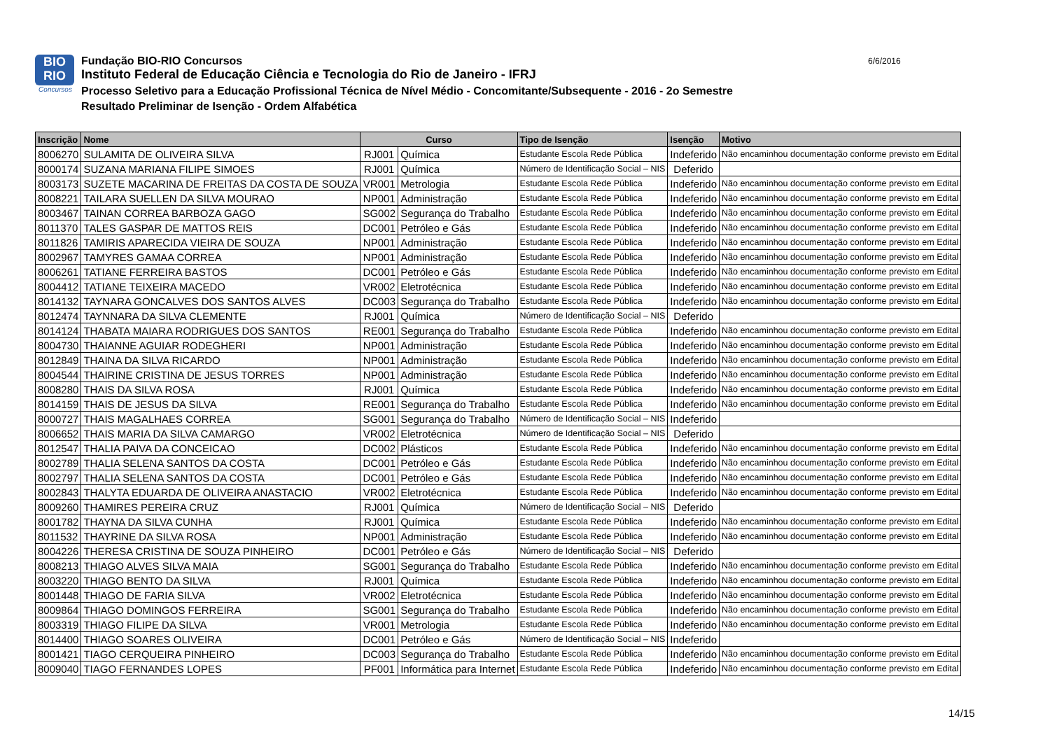BIO
RIO
Concursos
Fundação BIO-RIO Concursos
Instituto Federal de Educação Ciência e Tecnologia do Rio de Janeiro - IFRJ
Processo Seletivo para a Educação Profissional Técnica de Nível Médio - Concomitante/Subsequente - 2016 - 2o Semestre
Resultado Preliminar de Isenção - Ordem Alfabética
6/6/2016
| Inscrição | Nome | Curso | | Tipo de Isenção | Isenção | Motivo |
| --- | --- | --- | --- | --- | --- | --- |
| 8006270 | SULAMITA DE OLIVEIRA SILVA | RJ001 | Química | Estudante Escola Rede Pública | Indeferido | Não encaminhou documentação conforme previsto em Edital |
| 8000174 | SUZANA MARIANA FILIPE SIMOES | RJ001 | Química | Número de Identificação Social – NIS | Deferido | |
| 8003173 | SUZETE MACARINA DE FREITAS DA COSTA DE SOUZA | VR001 | Metrologia | Estudante Escola Rede Pública | Indeferido | Não encaminhou documentação conforme previsto em Edital |
| 8008221 | TAILARA SUELLEN DA SILVA MOURAO | NP001 | Administração | Estudante Escola Rede Pública | Indeferido | Não encaminhou documentação conforme previsto em Edital |
| 8003467 | TAINAN CORREA BARBOZA GAGO | SG002 | Segurança do Trabalho | Estudante Escola Rede Pública | Indeferido | Não encaminhou documentação conforme previsto em Edital |
| 8011370 | TALES GASPAR DE MATTOS REIS | DC001 | Petróleo e Gás | Estudante Escola Rede Pública | Indeferido | Não encaminhou documentação conforme previsto em Edital |
| 8011826 | TAMIRIS APARECIDA VIEIRA DE SOUZA | NP001 | Administração | Estudante Escola Rede Pública | Indeferido | Não encaminhou documentação conforme previsto em Edital |
| 8002967 | TAMYRES GAMAA CORREA | NP001 | Administração | Estudante Escola Rede Pública | Indeferido | Não encaminhou documentação conforme previsto em Edital |
| 8006261 | TATIANE FERREIRA BASTOS | DC001 | Petróleo e Gás | Estudante Escola Rede Pública | Indeferido | Não encaminhou documentação conforme previsto em Edital |
| 8004412 | TATIANE TEIXEIRA MACEDO | VR002 | Eletrotécnica | Estudante Escola Rede Pública | Indeferido | Não encaminhou documentação conforme previsto em Edital |
| 8014132 | TAYNARA GONCALVES DOS SANTOS ALVES | DC003 | Segurança do Trabalho | Estudante Escola Rede Pública | Indeferido | Não encaminhou documentação conforme previsto em Edital |
| 8012474 | TAYNNARA DA SILVA CLEMENTE | RJ001 | Química | Número de Identificação Social – NIS | Deferido | |
| 8014124 | THABATA MAIARA RODRIGUES DOS SANTOS | RE001 | Segurança do Trabalho | Estudante Escola Rede Pública | Indeferido | Não encaminhou documentação conforme previsto em Edital |
| 8004730 | THAIANNE AGUIAR RODEGHERI | NP001 | Administração | Estudante Escola Rede Pública | Indeferido | Não encaminhou documentação conforme previsto em Edital |
| 8012849 | THAINA DA SILVA RICARDO | NP001 | Administração | Estudante Escola Rede Pública | Indeferido | Não encaminhou documentação conforme previsto em Edital |
| 8004544 | THAIRINE CRISTINA DE JESUS TORRES | NP001 | Administração | Estudante Escola Rede Pública | Indeferido | Não encaminhou documentação conforme previsto em Edital |
| 8008280 | THAIS DA SILVA ROSA | RJ001 | Química | Estudante Escola Rede Pública | Indeferido | Não encaminhou documentação conforme previsto em Edital |
| 8014159 | THAIS DE JESUS DA SILVA | RE001 | Segurança do Trabalho | Estudante Escola Rede Pública | Indeferido | Não encaminhou documentação conforme previsto em Edital |
| 8000727 | THAIS MAGALHAES CORREA | SG001 | Segurança do Trabalho | Número de Identificação Social – NIS | Indeferido | |
| 8006652 | THAIS MARIA DA SILVA CAMARGO | VR002 | Eletrotécnica | Número de Identificação Social – NIS | Deferido | |
| 8012547 | THALIA PAIVA DA CONCEICAO | DC002 | Plásticos | Estudante Escola Rede Pública | Indeferido | Não encaminhou documentação conforme previsto em Edital |
| 8002789 | THALIA SELENA SANTOS DA COSTA | DC001 | Petróleo e Gás | Estudante Escola Rede Pública | Indeferido | Não encaminhou documentação conforme previsto em Edital |
| 8002797 | THALIA SELENA SANTOS DA COSTA | DC001 | Petróleo e Gás | Estudante Escola Rede Pública | Indeferido | Não encaminhou documentação conforme previsto em Edital |
| 8002843 | THALYTA EDUARDA DE OLIVEIRA ANASTACIO | VR002 | Eletrotécnica | Estudante Escola Rede Pública | Indeferido | Não encaminhou documentação conforme previsto em Edital |
| 8009260 | THAMIRES PEREIRA CRUZ | RJ001 | Química | Número de Identificação Social – NIS | Deferido | |
| 8001782 | THAYNA DA SILVA CUNHA | RJ001 | Química | Estudante Escola Rede Pública | Indeferido | Não encaminhou documentação conforme previsto em Edital |
| 8011532 | THAYRINE DA SILVA ROSA | NP001 | Administração | Estudante Escola Rede Pública | Indeferido | Não encaminhou documentação conforme previsto em Edital |
| 8004226 | THERESA CRISTINA DE SOUZA PINHEIRO | DC001 | Petróleo e Gás | Número de Identificação Social – NIS | Deferido | |
| 8008213 | THIAGO ALVES SILVA MAIA | SG001 | Segurança do Trabalho | Estudante Escola Rede Pública | Indeferido | Não encaminhou documentação conforme previsto em Edital |
| 8003220 | THIAGO BENTO DA SILVA | RJ001 | Química | Estudante Escola Rede Pública | Indeferido | Não encaminhou documentação conforme previsto em Edital |
| 8001448 | THIAGO DE FARIA SILVA | VR002 | Eletrotécnica | Estudante Escola Rede Pública | Indeferido | Não encaminhou documentação conforme previsto em Edital |
| 8009864 | THIAGO DOMINGOS FERREIRA | SG001 | Segurança do Trabalho | Estudante Escola Rede Pública | Indeferido | Não encaminhou documentação conforme previsto em Edital |
| 8003319 | THIAGO FILIPE DA SILVA | VR001 | Metrologia | Estudante Escola Rede Pública | Indeferido | Não encaminhou documentação conforme previsto em Edital |
| 8014400 | THIAGO SOARES OLIVEIRA | DC001 | Petróleo e Gás | Número de Identificação Social – NIS | Indeferido | |
| 8001421 | TIAGO CERQUEIRA PINHEIRO | DC003 | Segurança do Trabalho | Estudante Escola Rede Pública | Indeferido | Não encaminhou documentação conforme previsto em Edital |
| 8009040 | TIAGO FERNANDES LOPES | PF001 | Informática para Internet | Estudante Escola Rede Pública | Indeferido | Não encaminhou documentação conforme previsto em Edital |
14/15